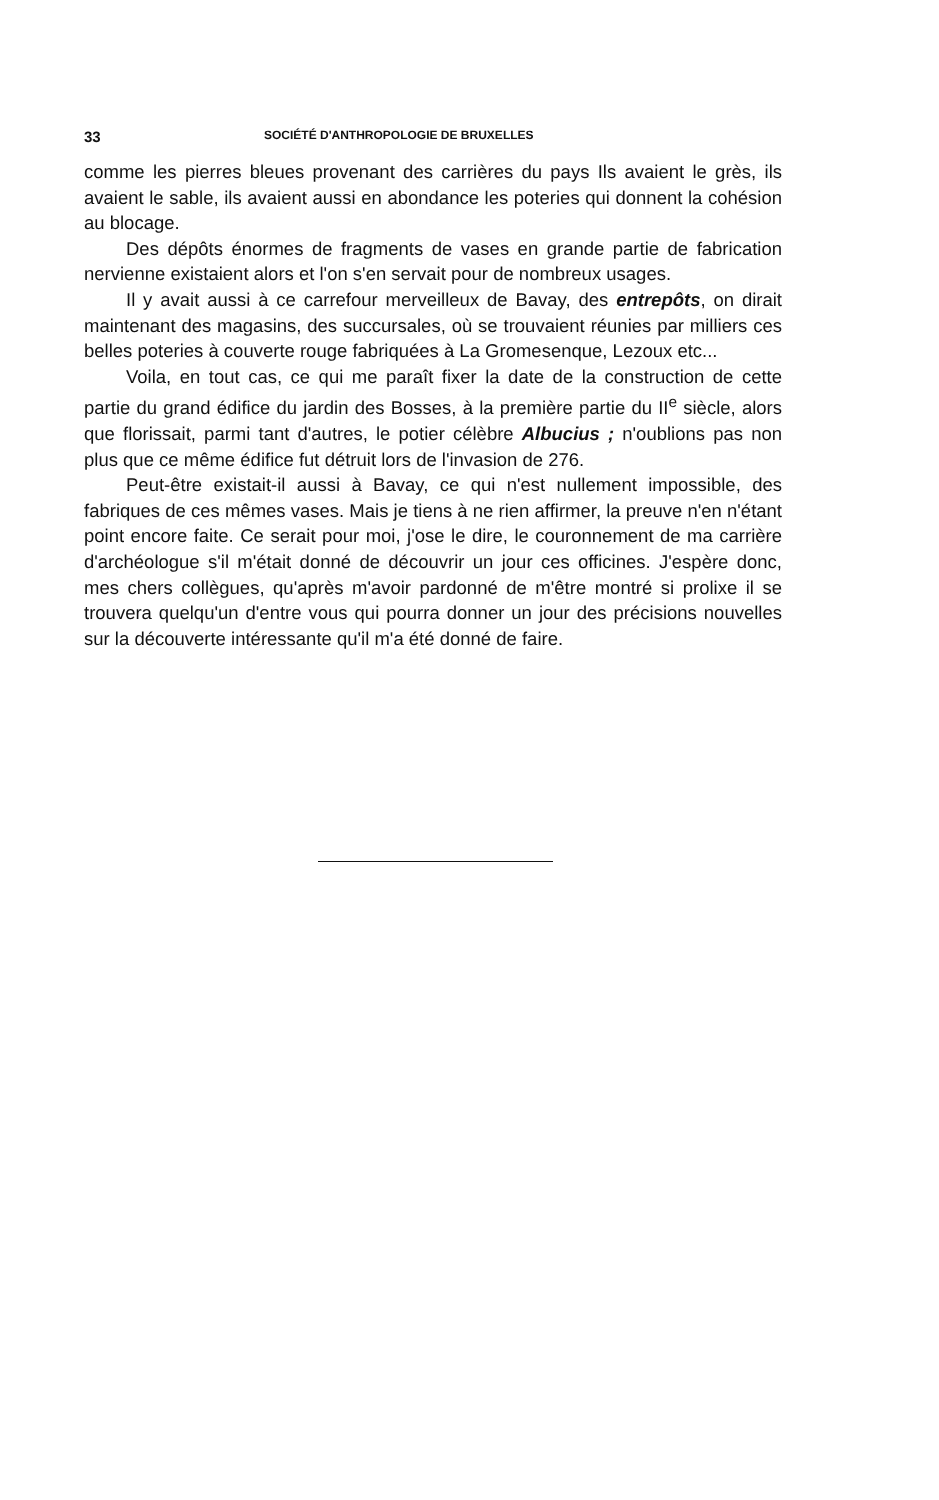33 SOCIÉTÉ D'ANTHROPOLOGIE DE BRUXELLES
comme les pierres bleues provenant des carrières du pays Ils avaient le grès, ils avaient le sable, ils avaient aussi en abondance les poteries qui donnent la cohésion au blocage.
Des dépôts énormes de fragments de vases en grande partie de fabrication nervienne existaient alors et l'on s'en servait pour de nombreux usages.
Il y avait aussi à ce carrefour merveilleux de Bavay, des entrepôts, on dirait maintenant des magasins, des succursales, où se trouvaient réunies par milliers ces belles poteries à couverte rouge fabriquées à La Gromesenque, Lezoux etc...
Voila, en tout cas, ce qui me paraît fixer la date de la construction de cette partie du grand édifice du jardin des Bosses, à la première partie du II<sup>e</sup> siècle, alors que florissait, parmi tant d'autres, le potier célèbre Albucius ; n'oublions pas non plus que ce même édifice fut détruit lors de l'invasion de 276.
Peut-être existait-il aussi à Bavay, ce qui n'est nullement impossible, des fabriques de ces mêmes vases. Mais je tiens à ne rien affirmer, la preuve n'en n'étant point encore faite. Ce serait pour moi, j'ose le dire, le couronnement de ma carrière d'archéologue s'il m'était donné de découvrir un jour ces officines. J'espère donc, mes chers collègues, qu'après m'avoir pardonné de m'être montré si prolixe il se trouvera quelqu'un d'entre vous qui pourra donner un jour des précisions nouvelles sur la découverte intéressante qu'il m'a été donné de faire.